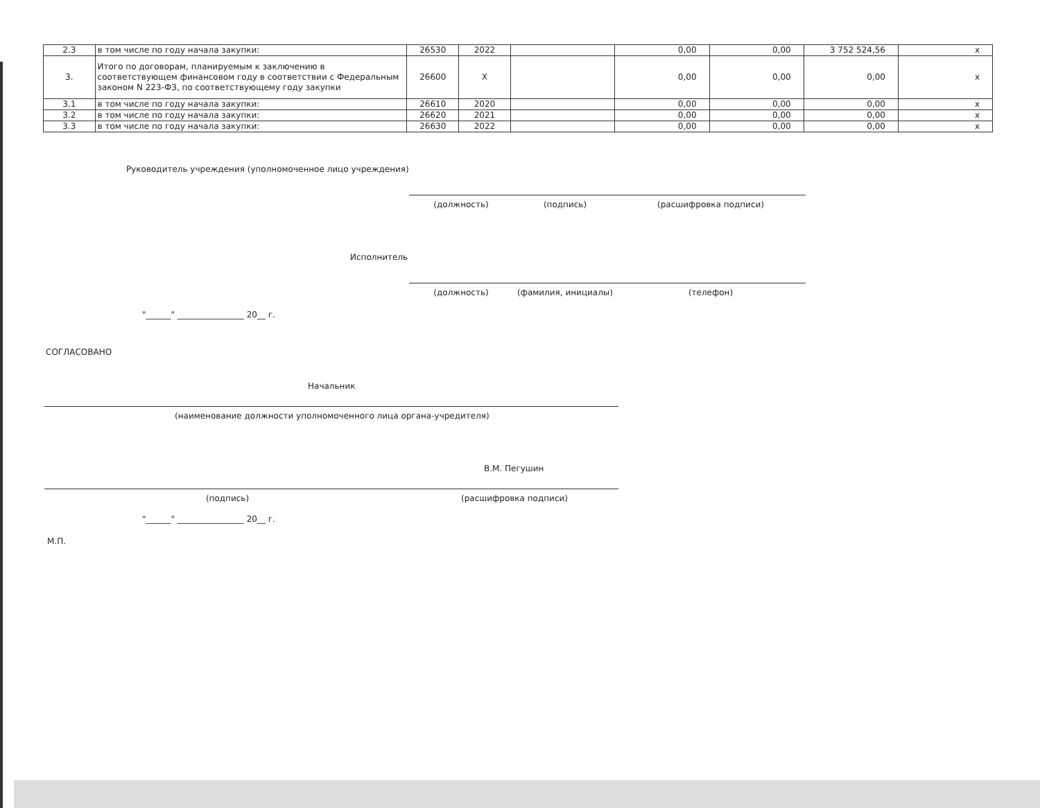| 2.3 | в том числе по году начала закупки: | 26530 | 2022 | | 0,00 | 0,00 | 3 752 524,56 | x |
| 3. | Итого по договорам, планируемым к заключению в соответствующем финансовом году в соответствии с Федеральным законом N 223-ФЗ, по соответствующему году закупки | 26600 | X | | 0,00 | 0,00 | 0,00 | x |
| 3.1 | в том числе по году начала закупки: | 26610 | 2020 | | 0,00 | 0,00 | 0,00 | x |
| 3.2 | в том числе по году начала закупки: | 26620 | 2021 | | 0,00 | 0,00 | 0,00 | x |
| 3.3 | в том числе по году начала закупки: | 26630 | 2022 | | 0,00 | 0,00 | 0,00 | x |
Руководитель учреждения (уполномоченное лицо учреждения)
(должность) (подпись) (расшифровка подписи)
Исполнитель
(должность) (фамилия, инициалы) (телефон)
"______" ________________ 20__ г.
СОГЛАСОВАНО
Начальник
(наименование должности уполномоченного лица органа-учредителя)
В.М. Пегушин
(подпись) (расшифровка подписи)
"______" ________________ 20__ г.
М.П.